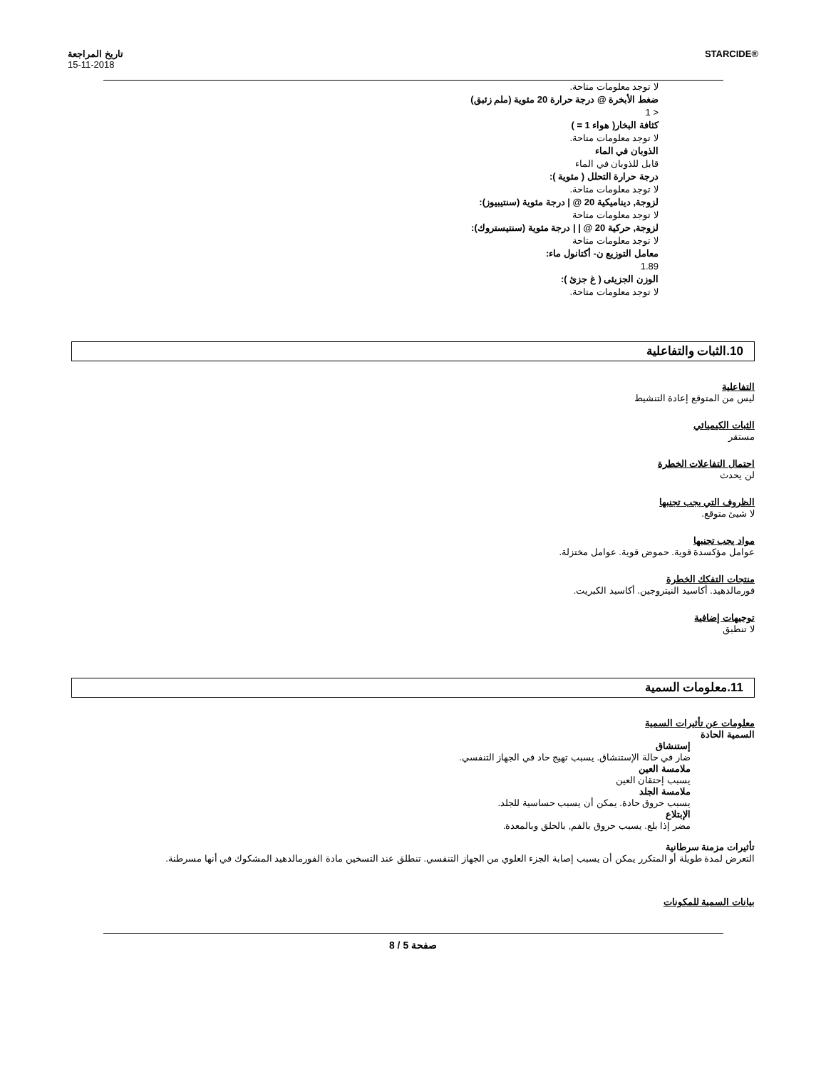تاريخ المراجعة
15-11-2018
STARCIDE®
لا توجد معلومات متاحة.
ضغط الأبخرة @ درجة حرارة 20 مئوية (ملم زئبق)
< 1
كثافة البخار( هواء 1 = )
لا توجد معلومات متاحة.
الذوبان في الماء
قابل للذوبان في الماء
درجة حرارة التحلل ( مئوية ):
لا توجد معلومات متاحة.
لزوجة, ديناميكية 20 @ | درجة مئوية (سنتيبيوز):
لا توجد معلومات متاحة
لزوجة, حركية 20 @ | | درجة مئوية (سنتيستروك):
لا توجد معلومات متاحة
معامل التوزيع ن- أكتانول ماء:
1.89
الوزن الجزيئى ( غ جزئ ):
لا توجد معلومات متاحة.
10.الثبات والتفاعلية
التفاعلية
ليس من المتوقع إعادة التنشيط
الثبات الكيميائي
مستقر
احتمال التفاعلات الخطرة
لن يحدث
الظروف التي يجب تجنبها
لا شيئ متوقع.
مواد يجب تجنبها
عوامل مؤكسدة قوية. حموض قوية. عوامل مختزلة.
منتجات التفكك الخطرة
فورمالدهيد. أكاسيد النيتروجين. أكاسيد الكبريت.
توجيهات إضافية
لا تنطبق
11.معلومات السمية
معلومات عن تأثيرات السمية
السمية الحادة
إستنشاق
ضار في حالة الإستنشاق. يسبب تهيج حاد في الجهاز التنفسي.
ملامسة العين
يسبب إحتقان العين
ملامسة الجلد
يسبب حروق حادة. يمكن أن يسبب حساسية للجلد.
الإبتلاع
مضر إذا بلع. يسبب حروق بالفم, بالحلق وبالمعدة.
تأثيرات مزمنة سرطانية
التعرض لمدة طويلة أو المتكرر يمكن أن يسبب إصابة الجزء العلوي من الجهاز التنفسي. تنطلق عند التسخين مادة الفورمالدهيد المشكوك في أنها مسرطنة.
بيانات السمية للمكونات
صفحة 5 / 8